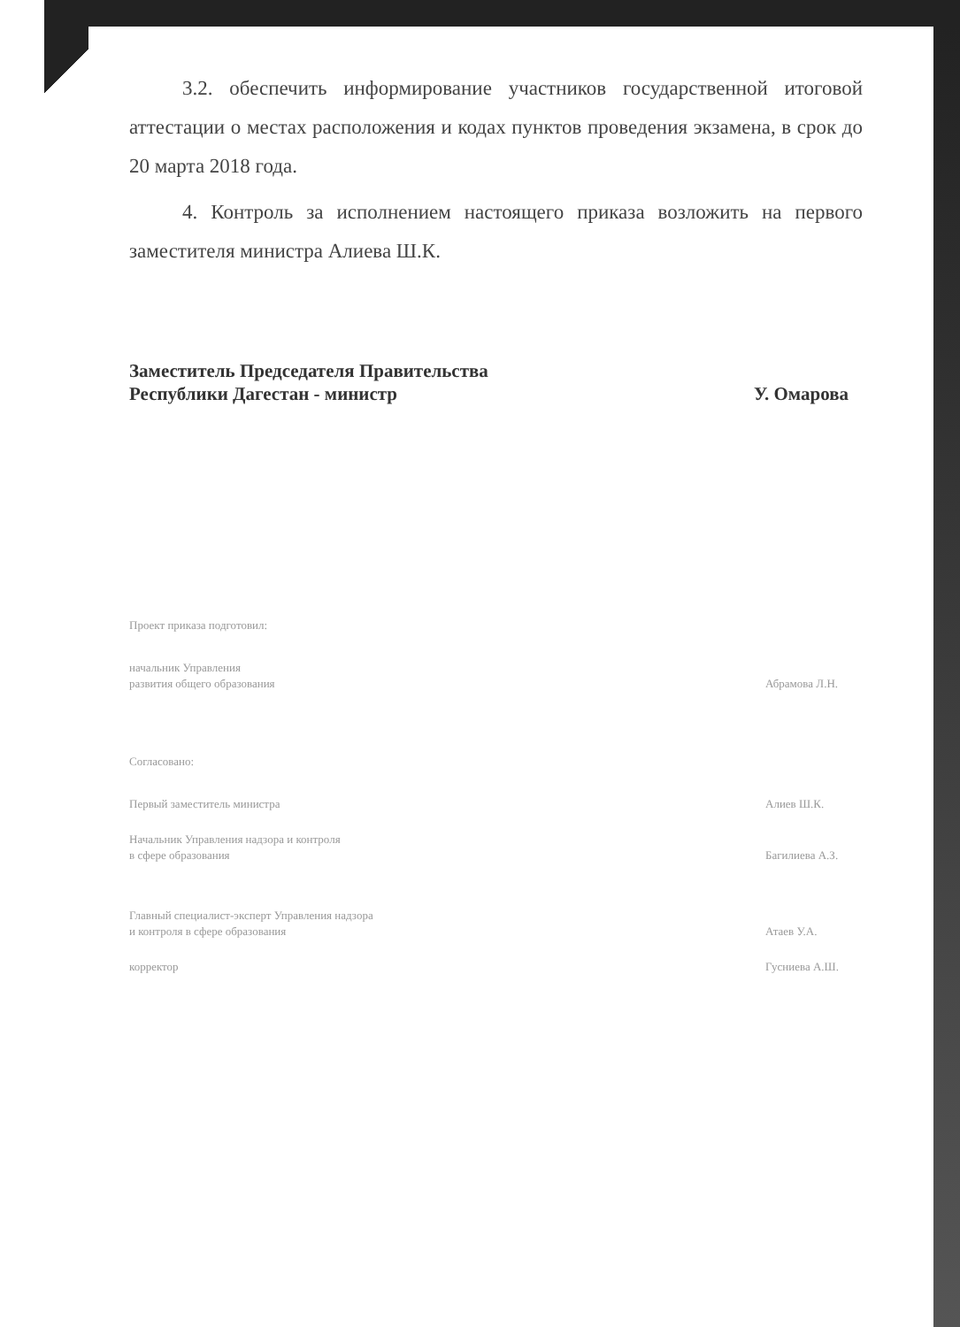3.2. обеспечить информирование участников государственной итоговой аттестации о местах расположения и кодах пунктов проведения экзамена, в срок до 20 марта 2018 года.
4. Контроль за исполнением настоящего приказа возложить на первого заместителя министра Алиева Ш.К.
Заместитель Председателя Правительства
Республики Дагестан - министр
У. Омарова
Проект приказа подготовил:
начальник Управления
развития общего образования
Абрамова Л.Н.
Согласовано:
Первый заместитель министра Алиев Ш.К.
Начальник Управления надзора и контроля
в сфере образования
Багилиева А.З.
Главный специалист-эксперт Управления надзора
и контроля в сфере образования
Атаев У.А.
корректор Гусниева А.Ш.